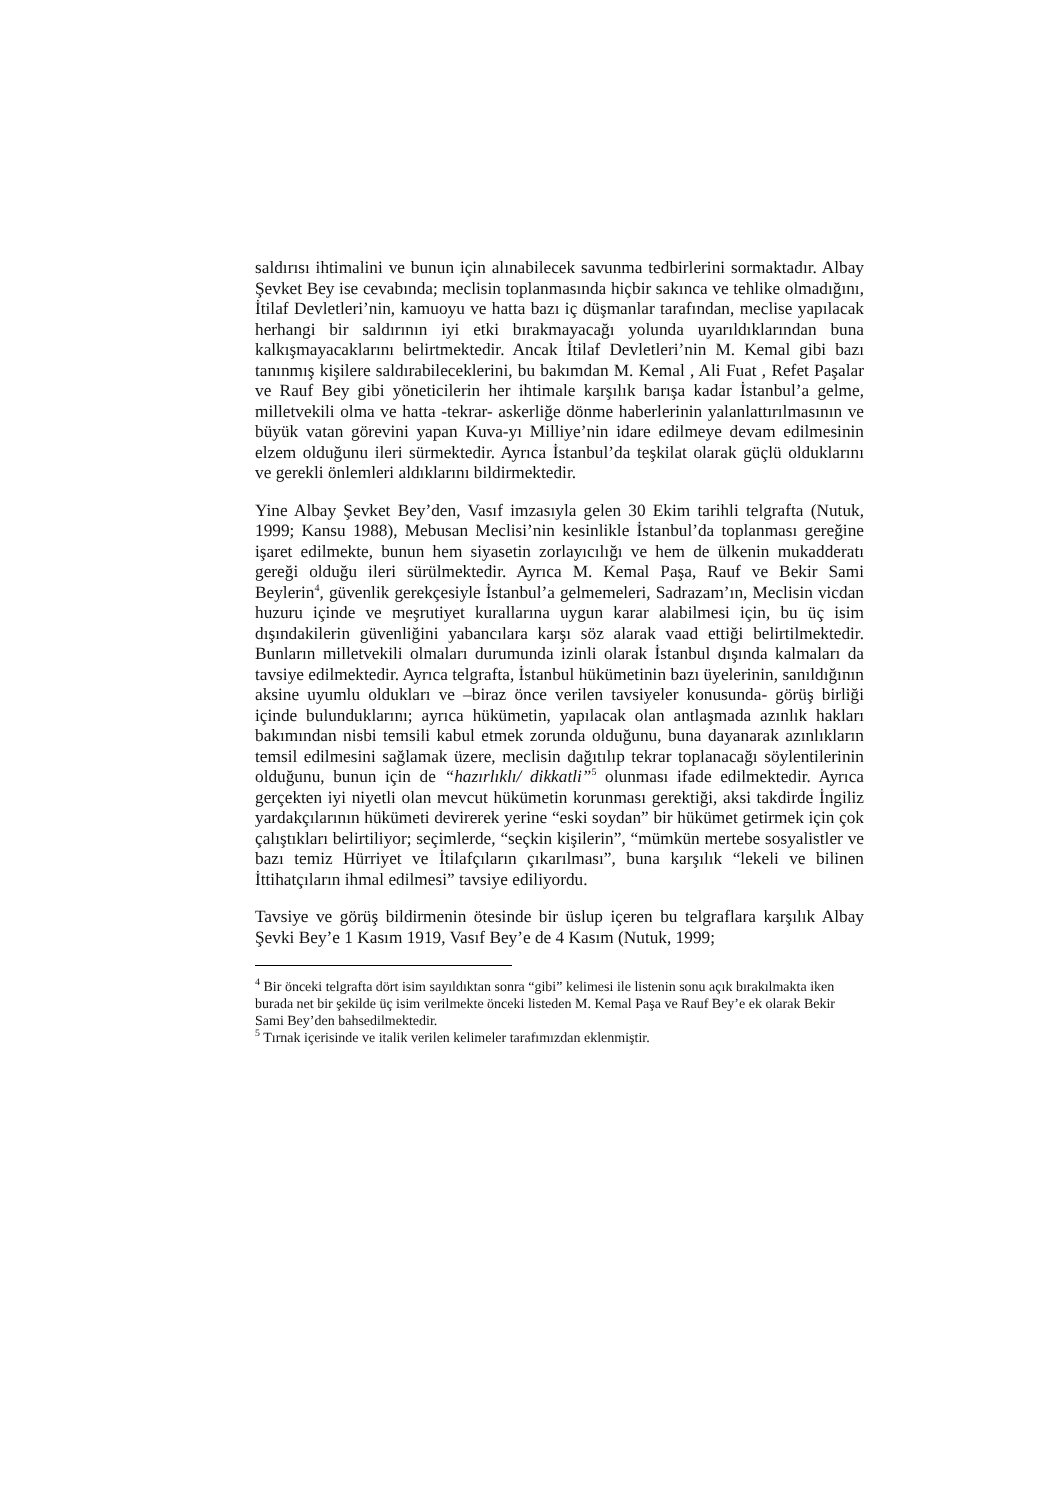saldırısı ihtimalini ve bunun için alınabilecek savunma tedbirlerini sormaktadır. Albay Şevket Bey ise cevabında; meclisin toplanmasında hiçbir sakınca ve tehlike olmadığını, İtilaf Devletleri’nin, kamuoyu ve hatta bazı iç düşmanlar tarafından, meclise yapılacak herhangi bir saldırının iyi etki bırakmayacağı yolunda uyarıldıklarından buna kalkışmayacaklarını belirtmektedir. Ancak İtilaf Devletleri’nin M. Kemal gibi bazı tanınmış kişilere saldırabileceklerini, bu bakımdan M. Kemal , Ali Fuat , Refet Paşalar ve Rauf Bey gibi yöneticilerin her ihtimale karşılık barışa kadar İstanbul’a gelme, milletvekili olma ve hatta -tekrar- askerliğe dönme haberlerinin yalanlattırılmasının ve büyük vatan görevini yapan Kuva-yı Milliye’nin idare edilmeye devam edilmesinin elzem olduğunu ileri sürmektedir. Ayrıca İstanbul’da teşkilat olarak güçlü olduklarını ve gerekli önlemleri aldıklarını bildirmektedir.
Yine Albay Şevket Bey’den, Vasıf imzasıyla gelen 30 Ekim tarihli telgrafta (Nutuk, 1999; Kansu 1988), Mebusan Meclisi’nin kesinlikle İstanbul’da toplanması gereğine işaret edilmekte, bunun hem siyasetin zorlayıcılığı ve hem de ülkenin mukadderatı gereği olduğu ileri sürülmektedir. Ayrıca M. Kemal Paşa, Rauf ve Bekir Sami Beylerin<sup>4</sup>, güvenlik gerekçesiyle İstanbul’a gelmemeleri, Sadrazam’ın, Meclisin vicdan huzuru içinde ve meşrutiyet kurallarına uygun karar alabilmesi için, bu üç isim dışındakilerin güvenliğini yabancılara karşı söz alarak vaad ettiği belirtilmektedir. Bunların milletvekili olmaları durumunda izinli olarak İstanbul dışında kalmaları da tavsiye edilmektedir. Ayrıca telgrafta, İstanbul hükümetinin bazı üyelerinin, sanıldığının aksine uyumlu oldukları ve –biraz önce verilen tavsiyeler konusunda- görüş birliği içinde bulunduklarını; ayrıca hükümetin, yapılacak olan antlaşmada azınlık hakları bakımından nisbi temsili kabul etmek zorunda olduğunu, buna dayanarak azınlıkların temsil edilmesini sağlamak üzere, meclisin dağıtılıp tekrar toplanacağı söylentilerinin olduğunu, bunun için de “hazırlıklı/ dikkatli”<sup>5</sup> olunması ifade edilmektedir. Ayrıca gerçekten iyi niyetli olan mevcut hükümetin korunması gerektiği, aksi takdirde İngiliz yardakçılarının hükümeti devirerek yerine “eski soydan” bir hükümet getirmek için çok çalıştıkları belirtiliyor; seçimlerde, “seçkin kişilerin”, “mümkün mertebe sosyalistler ve bazı temiz Hürriyet ve İtilafçıların çıkarılması”, buna karşılık “lekeli ve bilinen İttihatçıların ihmal edilmesi” tavsiye ediliyordu.
Tavsiye ve görüş bildirmenin ötesinde bir üslup içeren bu telgraflara karşılık Albay Şevki Bey’e 1 Kasım 1919, Vasıf Bey’e de 4 Kasım (Nutuk, 1999;
<sup>4</sup> Bir önceki telgrafta dört isim sayıldıktan sonra “gibi” kelimesi ile listenin sonu açık bırakılmakta iken burada net bir şekilde üç isim verilmekte önceki listeden M. Kemal Paşa ve Rauf Bey’e ek olarak Bekir Sami Bey’den bahsedilmektedir.
<sup>5</sup> Tırnak içerisinde ve italik verilen kelimeler tarafımızdan eklenmiştir.